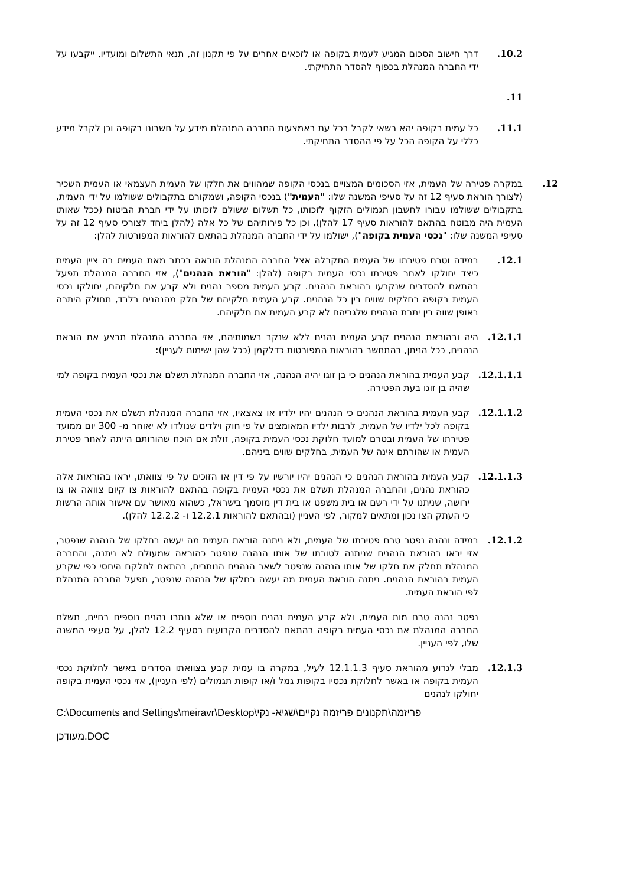10.2. דרך חישוב הסכום המגיע לעמית בקופה או לזכאים אחרים על פי תקנון זה, תנאי התשלום ומועדיו, ייקבעו על ידי החברה המנהלת בכפוף להסדר התחיקתי.
11.
11.1. כל עמית בקופה יהא רשאי לקבל בכל עת באמצעות החברה המנהלת מידע על חשבונו בקופה וכן לקבל מידע כללי על הקופה הכל על פי ההסדר התחיקתי.
12. במקרה פטירה של העמית, אזי הסכומים המצויים בנכסי הקופה שמהווים את חלקו של העמית העצמאי או העמית השכיר (לצורך הוראת סעיף 12 זה על סעיפי המשנה שלו: "העמית") בנכסי הקופה, ושמקורם בתקבולים ששולמו על ידי העמית, בתקבולים ששולמו עבורו לחשבון תגמולים הזקוף לזכותו, כל תשלום ששולם לזכותו על ידי חברת הביטוח (ככל שאותו העמית היה מבוטח בהתאם להוראות סעיף 17 להלן), וכן כל פירותיהם של כל אלה (להלן ביחד לצורכי סעיף 12 זה על סעיפי המשנה שלו: "נכסי העמית בקופה"), ישולמו על ידי החברה המנהלת בהתאם להוראות המפורטות להלן:
12.1. במידה וטרם פטירתו של העמית התקבלה אצל החברה המנהלת הוראה בכתב מאת העמית בה ציין העמית כיצד יחולקו לאחר פטירתו נכסי העמית בקופה (להלן: "הוראת הנהנים"), אזי החברה המנהלת תפעל בהתאם להסדרים שנקבעו בהוראת הנהנים. קבע העמית מספר נהנים ולא קבע את חלקיהם, יחולקו נכסי העמית בקופה בחלקים שווים בין כל הנהנים. קבע העמית חלקיהם של חלק מהנהנים בלבד, תחולק היתרה באופן שווה בין יתרת הנהנים שלגביהם לא קבע העמית את חלקיהם.
12.1.1. היה ובהוראת הנהנים קבע העמית נהנים ללא שנקב בשמותיהם, אזי החברה המנהלת תבצע את הוראת הנהנים, ככל הניתן, בהתחשב בהוראות המפורטות כדלקמן (ככל שהן ישימות לעניין):
12.1.1.1. קבע העמית בהוראת הנהנים כי בן זוגו יהיה הנהנה, אזי החברה המנהלת תשלם את נכסי העמית בקופה למי שהיה בן זוגו בעת הפטירה.
12.1.1.2. קבע העמית בהוראת הנהנים כי הנהנים יהיו ילדיו או צאצאיו, אזי החברה המנהלת תשלם את נכסי העמית בקופה לכל ילדיו של העמית, לרבות ילדיו המאומצים על פי חוק וילדים שנולדו לא יאוחר מ- 300 יום ממועד פטירתו של העמית ובטרם למועד חלוקת נכסי העמית בקופה, זולת אם הוכח שהורותם הייתה לאחר פטירת העמית או שהורתם אינה של העמית, בחלקים שווים ביניהם.
12.1.1.3. קבע העמית בהוראת הנהנים כי הנהנים יהיו יורשיו על פי דין או הזוכים על פי צוואתו, יראו בהוראות אלה כהוראת נהנים, והחברה המנהלת תשלם את נכסי העמית בקופה בהתאם להוראות צו קיום צוואה או צו ירושה, שניתנו על ידי רשם או בית משפט או בית דין מוסמך בישראל, כשהוא מאושר עם אישור אותה הרשות כי העתק הצו נכון ומתאים למקור, לפי העניין (ובהתאם להוראות 12.2.1 ו- 12.2.2 להלן).
12.1.2. במידה ונהנה נפטר טרם פטירתו של העמית, ולא ניתנה הוראת העמית מה יעשה בחלקו של הנהנה שנפטר, אזי יראו בהוראת הנהנים שניתנה לטובתו של אותו הנהנה שנפטר כהוראה שמעולם לא ניתנה, והחברה המנהלת תחלק את חלקו של אותו הנהנה שנפטר לשאר הנהנים הנותרים, בהתאם לחלקם היחסי כפי שקבע העמית בהוראת הנהנים. ניתנה הוראת העמית מה יעשה בחלקו של הנהנה שנפטר, תפעל החברה המנהלת לפי הוראת העמית.
נפטר נהנה טרם מות העמית, ולא קבע העמית נהנים נוספים או שלא נותרו נהנים נוספים בחיים, תשלם החברה המנהלת את נכסי העמית בקופה בהתאם להסדרים הקבועים בסעיף 12.2 להלן, על סעיפי המשנה שלו, לפי העניין.
12.1.3. מבלי לגרוע מהוראת סעיף 12.1.1.3 לעיל, במקרה בו עמית קבע בצוואתו הסדרים באשר לחלוקת נכסי העמית בקופה או באשר לחלוקת נכסיו בקופות גמל ו/או קופות תגמולים (לפי העניין), אזי נכסי העמית בקופה יחולקו לנהנים
C:\Documents and Settings\meiravr\Desktop\פריזמה\תקנונים פריזמה נקיים\שגיא- נקי
מעודכן.DOC